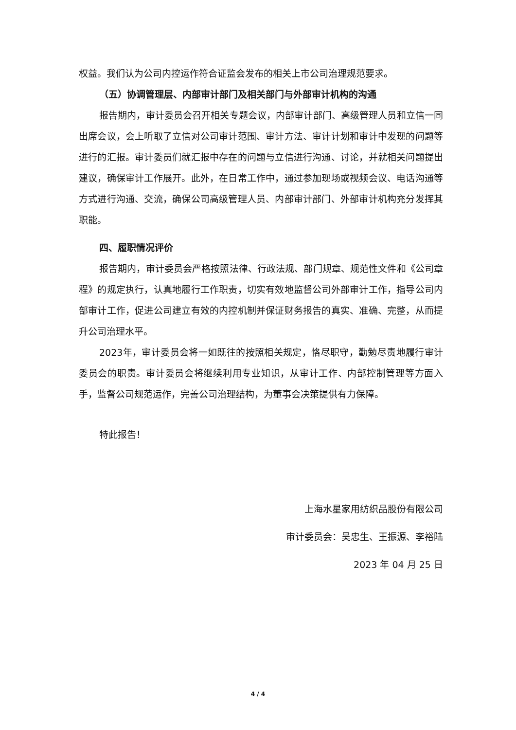权益。我们认为公司内控运作符合证监会发布的相关上市公司治理规范要求。
（五）协调管理层、内部审计部门及相关部门与外部审计机构的沟通
报告期内，审计委员会召开相关专题会议，内部审计部门、高级管理人员和立信一同出席会议，会上听取了立信对公司审计范围、审计方法、审计计划和审计中发现的问题等进行的汇报。审计委员们就汇报中存在的问题与立信进行沟通、讨论，并就相关问题提出建议，确保审计工作展开。此外，在日常工作中，通过参加现场或视频会议、电话沟通等方式进行沟通、交流，确保公司高级管理人员、内部审计部门、外部审计机构充分发挥其职能。
四、履职情况评价
报告期内，审计委员会严格按照法律、行政法规、部门规章、规范性文件和《公司章程》的规定执行，认真地履行工作职责，切实有效地监督公司外部审计工作，指导公司内部审计工作，促进公司建立有效的内控机制并保证财务报告的真实、准确、完整，从而提升公司治理水平。
2023年，审计委员会将一如既往的按照相关规定，恪尽职守，勤勉尽责地履行审计委员会的职责。审计委员会将继续利用专业知识，从审计工作、内部控制管理等方面入手，监督公司规范运作，完善公司治理结构，为董事会决策提供有力保障。
特此报告！
上海水星家用纺织品股份有限公司
审计委员会：吴忠生、王振源、李裕陆
2023 年 04 月 25 日
4 / 4